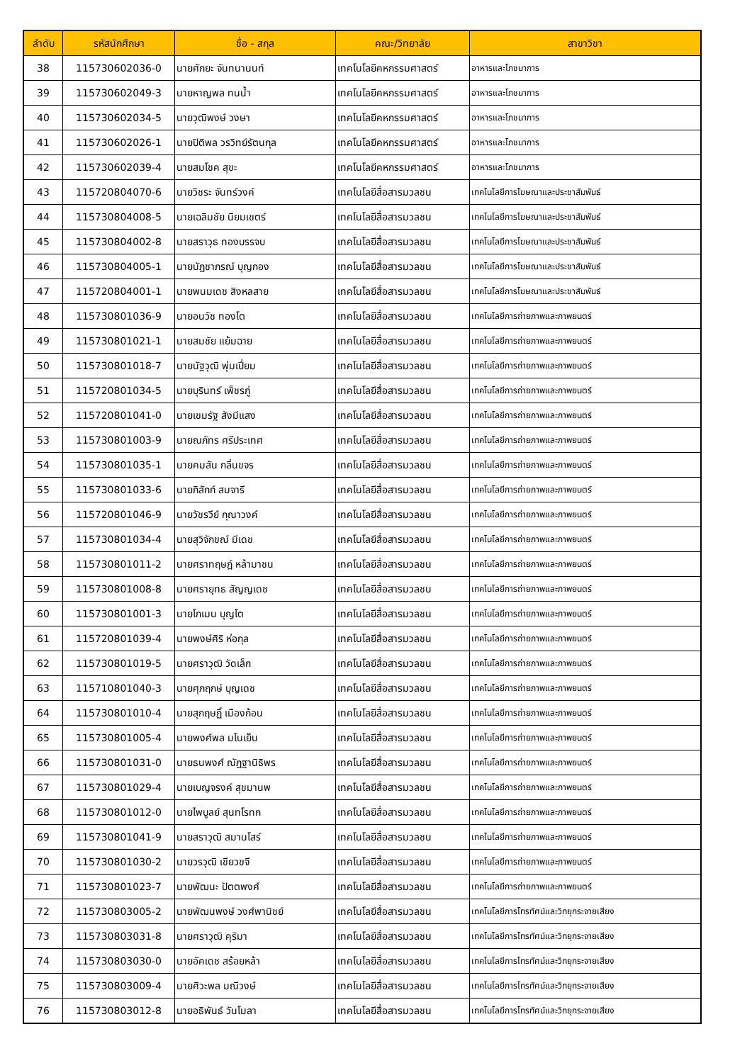| ลำดับ | รหัสนักศึกษา | ชื่อ - สกุล | คณะ/วิทยาลัย | สาขาวิชา |
| --- | --- | --- | --- | --- |
| 38 | 115730602036-0 | นายศักยะ จันทนานนท์ | เทคโนโลยีคหกรรมศาสตร์ | อาหารและโภชนาการ |
| 39 | 115730602049-3 | นายหาญพล ทนน้ำ | เทคโนโลยีคหกรรมศาสตร์ | อาหารและโภชนาการ |
| 40 | 115730602034-5 | นายวุฒิพงษ์ วงษา | เทคโนโลยีคหกรรมศาสตร์ | อาหารและโภชนาการ |
| 41 | 115730602026-1 | นายปิติพล วรวิทย์รัตนกุล | เทคโนโลยีคหกรรมศาสตร์ | อาหารและโภชนาการ |
| 42 | 115730602039-4 | นายสมโชค สุขะ | เทคโนโลยีคหกรรมศาสตร์ | อาหารและโภชนาการ |
| 43 | 115720804070-6 | นายวิชระ จันทร์วงค์ | เทคโนโลยีสื่อสารมวลชน | เทคโนโลยีการโฆษณาและประชาสัมพันธ์ |
| 44 | 115730804008-5 | นายเฉลิมชัย นิยมเขตร์ | เทคโนโลยีสื่อสารมวลชน | เทคโนโลยีการโฆษณาและประชาสัมพันธ์ |
| 45 | 115730804002-8 | นายสราวุธ ทองบรรจบ | เทคโนโลยีสื่อสารมวลชน | เทคโนโลยีการโฆษณาและประชาสัมพันธ์ |
| 46 | 115730804005-1 | นายนัฏชาภรณ์ บุญกอง | เทคโนโลยีสื่อสารมวลชน | เทคโนโลยีการโฆษณาและประชาสัมพันธ์ |
| 47 | 115720804001-1 | นายพนมเดช สิงหลสาย | เทคโนโลยีสื่อสารมวลชน | เทคโนโลยีการโฆษณาและประชาสัมพันธ์ |
| 48 | 115730801036-9 | นายอนวัช ทองโต | เทคโนโลยีสื่อสารมวลชน | เทคโนโลยีการถ่ายภาพและภาพยนตร์ |
| 49 | 115730801021-1 | นายสมชัย แย้มฉาย | เทคโนโลยีสื่อสารมวลชน | เทคโนโลยีการถ่ายภาพและภาพยนตร์ |
| 50 | 115730801018-7 | นายนัฐวุฒิ พุ่มเปี่ยม | เทคโนโลยีสื่อสารมวลชน | เทคโนโลยีการถ่ายภาพและภาพยนตร์ |
| 51 | 115720801034-5 | นายบุรินทร์ เพ็ชรภู่ | เทคโนโลยีสื่อสารมวลชน | เทคโนโลยีการถ่ายภาพและภาพยนตร์ |
| 52 | 115720801041-0 | นายเขมรัฐ สังมีแสง | เทคโนโลยีสื่อสารมวลชน | เทคโนโลยีการถ่ายภาพและภาพยนตร์ |
| 53 | 115730801003-9 | นายณภัทร ศรีประเทศ | เทคโนโลยีสื่อสารมวลชน | เทคโนโลยีการถ่ายภาพและภาพยนตร์ |
| 54 | 115730801035-1 | นายคมสัน กลิ่นขจร | เทคโนโลยีสื่อสารมวลชน | เทคโนโลยีการถ่ายภาพและภาพยนตร์ |
| 55 | 115730801033-6 | นายภิสักก์ สมจารี | เทคโนโลยีสื่อสารมวลชน | เทคโนโลยีการถ่ายภาพและภาพยนตร์ |
| 56 | 115720801046-9 | นายวัชรวีย์ กุณาวงค์ | เทคโนโลยีสื่อสารมวลชน | เทคโนโลยีการถ่ายภาพและภาพยนตร์ |
| 57 | 115730801034-4 | นายสุวิจักขณ์ มีเดช | เทคโนโลยีสื่อสารมวลชน | เทคโนโลยีการถ่ายภาพและภาพยนตร์ |
| 58 | 115730801011-2 | นายศราทฤษฎ์ หล้ามาชน | เทคโนโลยีสื่อสารมวลชน | เทคโนโลยีการถ่ายภาพและภาพยนตร์ |
| 59 | 115730801008-8 | นายศรายุทธ สัญญเดช | เทคโนโลยีสื่อสารมวลชน | เทคโนโลยีการถ่ายภาพและภาพยนตร์ |
| 60 | 115730801001-3 | นายโกเมน บุญโต | เทคโนโลยีสื่อสารมวลชน | เทคโนโลยีการถ่ายภาพและภาพยนตร์ |
| 61 | 115720801039-4 | นายพงษ์ศิริ ห่อกุล | เทคโนโลยีสื่อสารมวลชน | เทคโนโลยีการถ่ายภาพและภาพยนตร์ |
| 62 | 115730801019-5 | นายศราวุฒิ วัดเล็ก | เทคโนโลยีสื่อสารมวลชน | เทคโนโลยีการถ่ายภาพและภาพยนตร์ |
| 63 | 115710801040-3 | นายศุภฤกษ์ บุญเดช | เทคโนโลยีสื่อสารมวลชน | เทคโนโลยีการถ่ายภาพและภาพยนตร์ |
| 64 | 115730801010-4 | นายสุกฤษฏิ์ เมืองก้อน | เทคโนโลยีสื่อสารมวลชน | เทคโนโลยีการถ่ายภาพและภาพยนตร์ |
| 65 | 115730801005-4 | นายพงศ์พล มโนเย็น | เทคโนโลยีสื่อสารมวลชน | เทคโนโลยีการถ่ายภาพและภาพยนตร์ |
| 66 | 115730801031-0 | นายธนพงศ์ ณัฏฐานิธิพร | เทคโนโลยีสื่อสารมวลชน | เทคโนโลยีการถ่ายภาพและภาพยนตร์ |
| 67 | 115730801029-4 | นายเบญจรงค์ สุขมานพ | เทคโนโลยีสื่อสารมวลชน | เทคโนโลยีการถ่ายภาพและภาพยนตร์ |
| 68 | 115730801012-0 | นายไพบูลย์ สุนทโรทก | เทคโนโลยีสื่อสารมวลชน | เทคโนโลยีการถ่ายภาพและภาพยนตร์ |
| 69 | 115730801041-9 | นายสราวุฒิ สมานโสร์ | เทคโนโลยีสื่อสารมวลชน | เทคโนโลยีการถ่ายภาพและภาพยนตร์ |
| 70 | 115730801030-2 | นายวรวุฒิ เขียวขจี | เทคโนโลยีสื่อสารมวลชน | เทคโนโลยีการถ่ายภาพและภาพยนตร์ |
| 71 | 115730801023-7 | นายพัฒนะ ปัตตพงศ์ | เทคโนโลยีสื่อสารมวลชน | เทคโนโลยีการถ่ายภาพและภาพยนตร์ |
| 72 | 115730803005-2 | นายพัฒนพงษ์ วงศ์พานิชย์ | เทคโนโลยีสื่อสารมวลชน | เทคโนโลยีการโทรทัศน์และวิทยุกระจายเสียง |
| 73 | 115730803031-8 | นายศราวุฒิ คุริมา | เทคโนโลยีสื่อสารมวลชน | เทคโนโลยีการโทรทัศน์และวิทยุกระจายเสียง |
| 74 | 115730803030-0 | นายอัคเดช สร้อยหล้า | เทคโนโลยีสื่อสารมวลชน | เทคโนโลยีการโทรทัศน์และวิทยุกระจายเสียง |
| 75 | 115730803009-4 | นายศิวะพล มณีวงษ์ | เทคโนโลยีสื่อสารมวลชน | เทคโนโลยีการโทรทัศน์และวิทยุกระจายเสียง |
| 76 | 115730803012-8 | นายอธิพันธ์ วันโมลา | เทคโนโลยีสื่อสารมวลชน | เทคโนโลยีการโทรทัศน์และวิทยุกระจายเสียง |